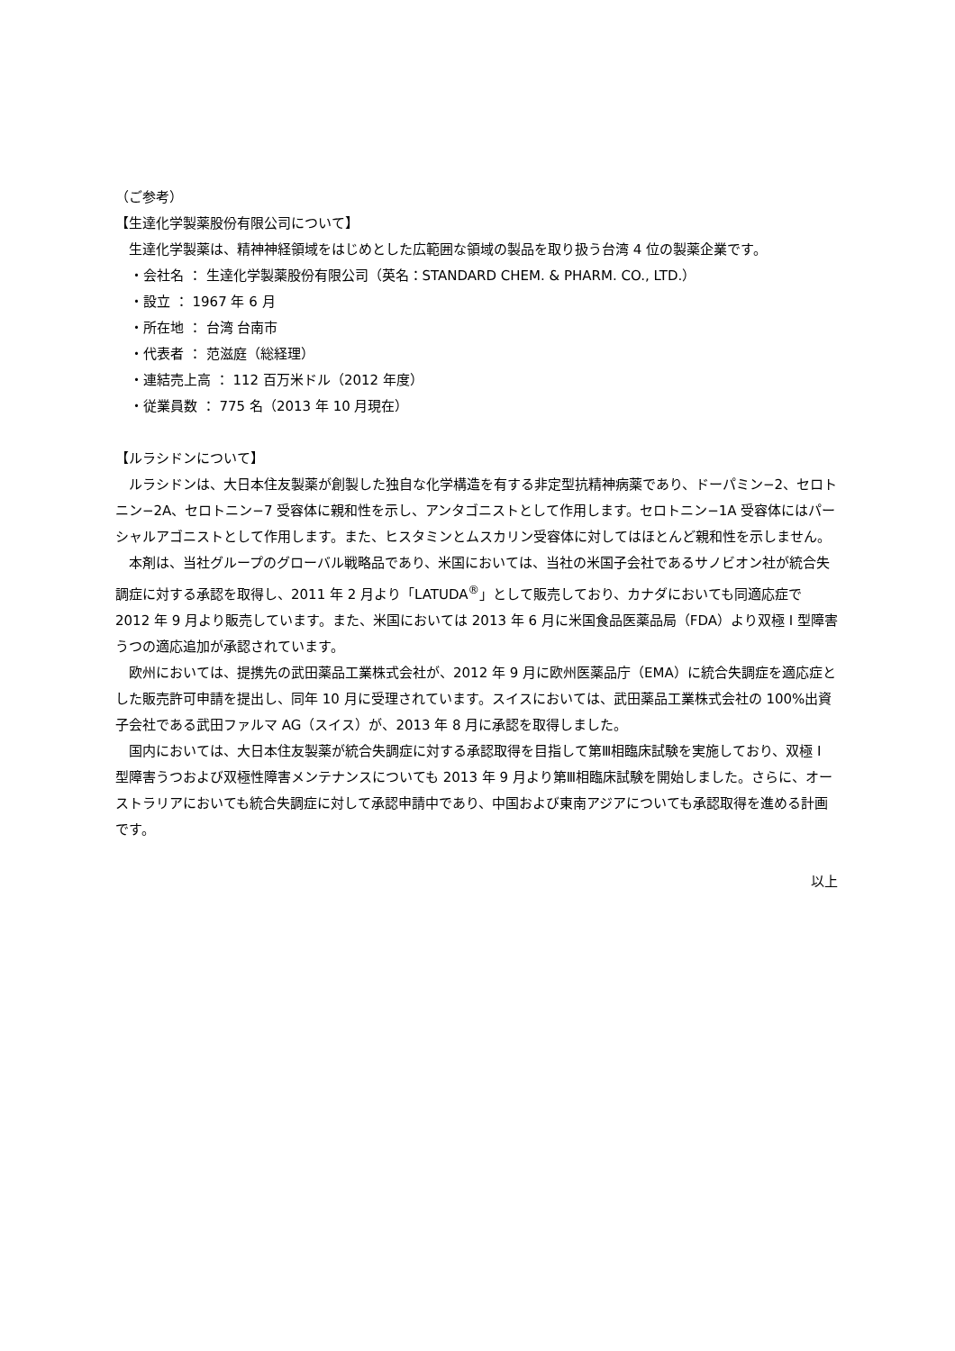（ご参考）
【生達化学製薬股份有限公司について】
生達化学製薬は、精神神経領域をはじめとした広範囲な領域の製品を取り扱う台湾 4 位の製薬企業です。
・会社名 ： 生達化学製薬股份有限公司（英名：STANDARD CHEM. & PHARM. CO., LTD.）
・設立 ： 1967 年 6 月
・所在地 ： 台湾 台南市
・代表者 ： 范滋庭（総経理）
・連結売上高 ： 112 百万米ドル（2012 年度）
・従業員数 ： 775 名（2013 年 10 月現在）
【ルラシドンについて】
ルラシドンは、大日本住友製薬が創製した独自な化学構造を有する非定型抗精神病薬であり、ドーパミン−2、セロトニン−2A、セロトニン−7 受容体に親和性を示し、アンタゴニストとして作用します。セロトニン−1A 受容体にはパーシャルアゴニストとして作用します。また、ヒスタミンとムスカリン受容体に対してはほとんど親和性を示しません。
本剤は、当社グループのグローバル戦略品であり、米国においては、当社の米国子会社であるサノビオン社が統合失調症に対する承認を取得し、2011 年 2 月より「LATUDA<sup>®</sup>」として販売しており、カナダにおいても同適応症で 2012 年 9 月より販売しています。また、米国においては 2013 年 6 月に米国食品医薬品局（FDA）より双極 I 型障害うつの適応追加が承認されています。
欧州においては、提携先の武田薬品工業株式会社が、2012 年 9 月に欧州医薬品庁（EMA）に統合失調症を適応症とした販売許可申請を提出し、同年 10 月に受理されています。スイスにおいては、武田薬品工業株式会社の 100%出資子会社である武田ファルマ AG（スイス）が、2013 年 8 月に承認を取得しました。
国内においては、大日本住友製薬が統合失調症に対する承認取得を目指して第Ⅲ相臨床試験を実施しており、双極 I 型障害うつおよび双極性障害メンテナンスについても 2013 年 9 月より第Ⅲ相臨床試験を開始しました。さらに、オーストラリアにおいても統合失調症に対して承認申請中であり、中国および東南アジアについても承認取得を進める計画です。
以上